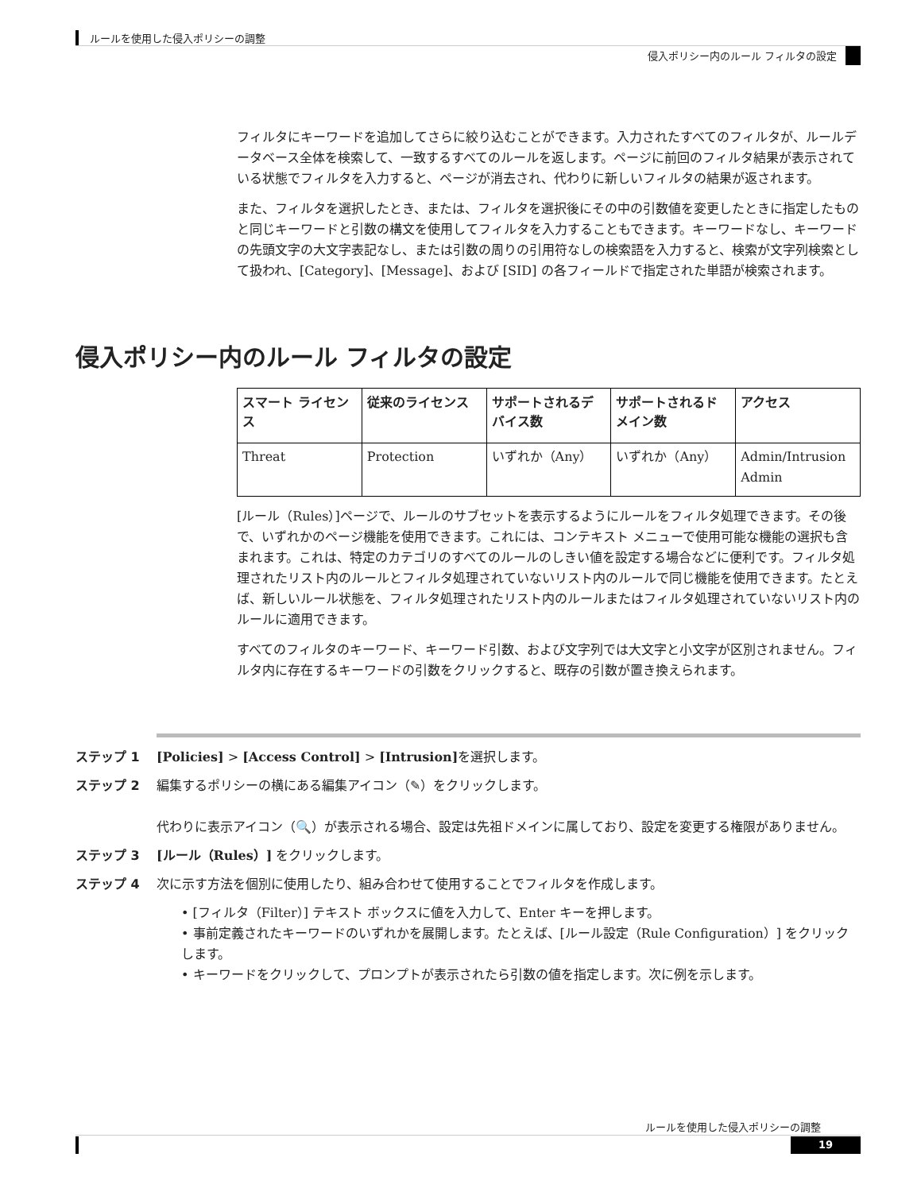ルールを使用した侵入ポリシーの調整
侵入ポリシー内のルール フィルタの設定
フィルタにキーワードを追加してさらに絞り込むことができます。入力されたすべてのフィルタが、ルールデータベース全体を検索して、一致するすべてのルールを返します。ページに前回のフィルタ結果が表示されている状態でフィルタを入力すると、ページが消去され、代わりに新しいフィルタの結果が返されます。
また、フィルタを選択したとき、または、フィルタを選択後にその中の引数値を変更したときに指定したものと同じキーワードと引数の構文を使用してフィルタを入力することもできます。キーワードなし、キーワードの先頭文字の大文字表記なし、または引数の周りの引用符なしの検索語を入力すると、検索が文字列検索として扱われ、[Category]、[Message]、および [SID] の各フィールドで指定された単語が検索されます。
侵入ポリシー内のルール フィルタの設定
| スマート ライセンス | 従来のライセンス | サポートされるデバイス数 | サポートされるドメイン数 | アクセス |
| --- | --- | --- | --- | --- |
| Threat | Protection | いずれか（Any） | いずれか（Any） | Admin/Intrusion Admin |
[ルール（Rules）]ページで、ルールのサブセットを表示するようにルールをフィルタ処理できます。その後で、いずれかのページ機能を使用できます。これには、コンテキスト メニューで使用可能な機能の選択も含まれます。これは、特定のカテゴリのすべてのルールのしきい値を設定する場合などに便利です。フィルタ処理されたリスト内のルールとフィルタ処理されていないリスト内のルールで同じ機能を使用できます。たとえば、新しいルール状態を、フィルタ処理されたリスト内のルールまたはフィルタ処理されていないリスト内のルールに適用できます。
すべてのフィルタのキーワード、キーワード引数、および文字列では大文字と小文字が区別されません。フィルタ内に存在するキーワードの引数をクリックすると、既存の引数が置き換えられます。
ステップ 1 [Policies] > [Access Control] > [Intrusion] を選択します。
ステップ 2 編集するポリシーの横にある編集アイコン（✎）をクリックします。
代わりに表示アイコン（🔍）が表示される場合、設定は先祖ドメインに属しており、設定を変更する権限がありません。
ステップ 3 [ルール（Rules）] をクリックします。
ステップ 4 次に示す方法を個別に使用したり、組み合わせて使用することでフィルタを作成します。
• [フィルタ（Filter）] テキスト ボックスに値を入力して、Enter キーを押します。
• 事前定義されたキーワードのいずれかを展開します。たとえば、[ルール設定（Rule Configuration）] をクリックします。
• キーワードをクリックして、プロンプトが表示されたら引数の値を指定します。次に例を示します。
ルールを使用した侵入ポリシーの調整
19